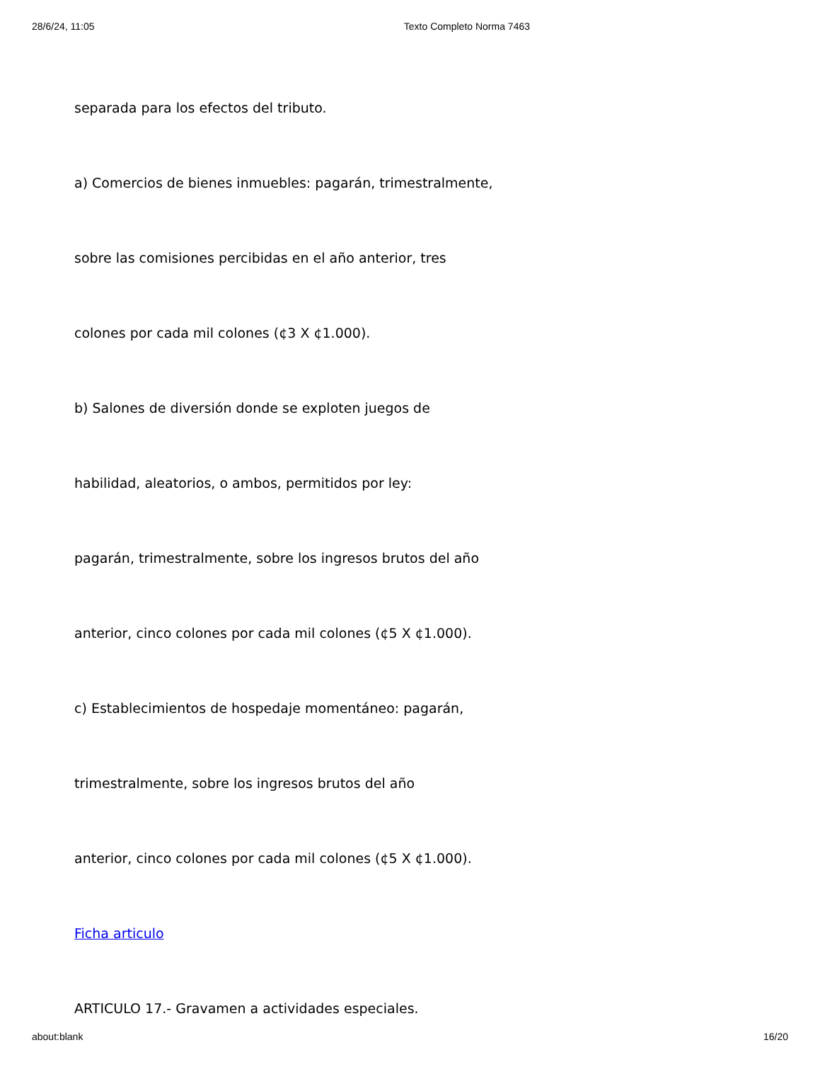28/6/24, 11:05 Texto Completo Norma 7463
separada para los efectos del tributo.
a) Comercios de bienes inmuebles: pagarán, trimestralmente,
sobre las comisiones percibidas en el año anterior, tres
colones por cada mil colones (¢3 X ¢1.000).
b) Salones de diversión donde se exploten juegos de
habilidad, aleatorios, o ambos, permitidos por ley:
pagarán, trimestralmente, sobre los ingresos brutos del año
anterior, cinco colones por cada mil colones (¢5 X ¢1.000).
c) Establecimientos de hospedaje momentáneo: pagarán,
trimestralmente, sobre los ingresos brutos del año
anterior, cinco colones por cada mil colones (¢5 X ¢1.000).
Ficha articulo
ARTICULO 17.- Gravamen a actividades especiales.
about:blank 16/20